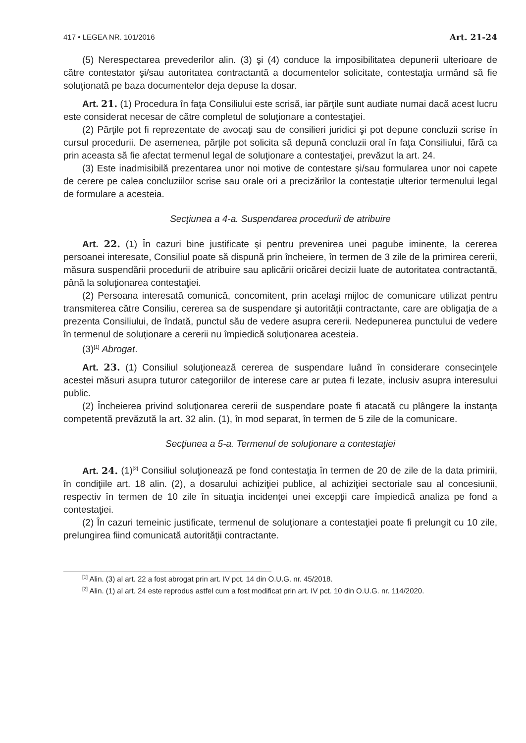417 • LEGEA NR. 101/2016 Art. 21-24
(5) Nerespectarea prevederilor alin. (3) şi (4) conduce la imposibilitatea depunerii ulterioare de către contestator şi/sau autoritatea contractantă a documentelor solicitate, contestaţia urmând să fie soluţionată pe baza documentelor deja depuse la dosar.
Art. 21. (1) Procedura în faţa Consiliului este scrisă, iar părţile sunt audiate numai dacă acest lucru este considerat necesar de către completul de soluţionare a contestaţiei.
(2) Părţile pot fi reprezentate de avocaţi sau de consilieri juridici şi pot depune concluzii scrise în cursul procedurii. De asemenea, părţile pot solicita să depună concluzii oral în faţa Consiliului, fără ca prin aceasta să fie afectat termenul legal de soluţionare a contestaţiei, prevăzut la art. 24.
(3) Este inadmisibilă prezentarea unor noi motive de contestare şi/sau formularea unor noi capete de cerere pe calea concluziilor scrise sau orale ori a precizărilor la contestaţie ulterior termenului legal de formulare a acesteia.
Secţiunea a 4-a. Suspendarea procedurii de atribuire
Art. 22. (1) În cazuri bine justificate şi pentru prevenirea unei pagube iminente, la cererea persoanei interesate, Consiliul poate să dispună prin încheiere, în termen de 3 zile de la primirea cererii, măsura suspendării procedurii de atribuire sau aplicării oricărei decizii luate de autoritatea contractantă, până la soluţionarea contestaţiei.
(2) Persoana interesată comunică, concomitent, prin acelaşi mijloc de comunicare utilizat pentru transmiterea către Consiliu, cererea sa de suspendare şi autorităţii contractante, care are obligaţia de a prezenta Consiliului, de îndată, punctul său de vedere asupra cererii. Nedepunerea punctului de vedere în termenul de soluţionare a cererii nu împiedică soluţionarea acesteia.
(3)<sup>[1]</sup> Abrogat.
Art. 23. (1) Consiliul soluţionează cererea de suspendare luând în considerare consecinţele acestei măsuri asupra tuturor categoriilor de interese care ar putea fi lezate, inclusiv asupra interesului public.
(2) Încheierea privind soluţionarea cererii de suspendare poate fi atacată cu plângere la instanţa competentă prevăzută la art. 32 alin. (1), în mod separat, în termen de 5 zile de la comunicare.
Secţiunea a 5-a. Termenul de soluţionare a contestaţiei
Art. 24. (1)<sup>[2]</sup> Consiliul soluţionează pe fond contestaţia în termen de 20 de zile de la data primirii, în condiţiile art. 18 alin. (2), a dosarului achiziţiei publice, al achiziţiei sectoriale sau al concesiunii, respectiv în termen de 10 zile în situaţia incidenţei unei excepţii care împiedică analiza pe fond a contestaţiei.
(2) În cazuri temeinic justificate, termenul de soluţionare a contestaţiei poate fi prelungit cu 10 zile, prelungirea fiind comunicată autorităţii contractante.
<sup>[1]</sup> Alin. (3) al art. 22 a fost abrogat prin art. IV pct. 14 din O.U.G. nr. 45/2018.
<sup>[2]</sup> Alin. (1) al art. 24 este reprodus astfel cum a fost modificat prin art. IV pct. 10 din O.U.G. nr. 114/2020.